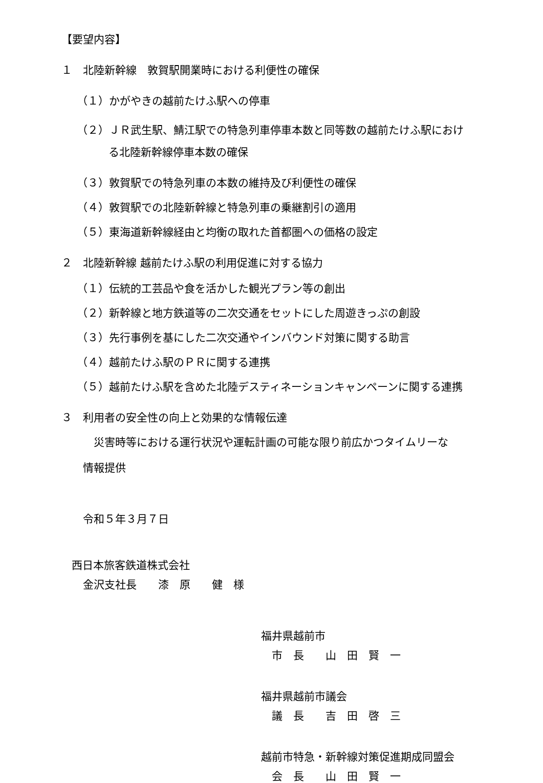【要望内容】
１　北陸新幹線　敦賀駅開業時における利便性の確保
（１）かがやきの越前たけふ駅への停車
（２）ＪＲ武生駅、鯖江駅での特急列車停車本数と同等数の越前たけふ駅におけ
る北陸新幹線停車本数の確保
（３）敦賀駅での特急列車の本数の維持及び利便性の確保
（４）敦賀駅での北陸新幹線と特急列車の乗継割引の適用
（５）東海道新幹線経由と均衡の取れた首都圏への価格の設定
２　北陸新幹線 越前たけふ駅の利用促進に対する協力
（１）伝統的工芸品や食を活かした観光プラン等の創出
（２）新幹線と地方鉄道等の二次交通をセットにした周遊きっぷの創設
（３）先行事例を基にした二次交通やインバウンド対策に関する助言
（４）越前たけふ駅のＰＲに関する連携
（５）越前たけふ駅を含めた北陸デスティネーションキャンペーンに関する連携
３　利用者の安全性の向上と効果的な情報伝達
　災害時等における運行状況や運転計画の可能な限り前広かつタイムリーな
情報提供
令和５年３月７日
西日本旅客鉄道株式会社
金沢支社長　　漆　原　　健　様
福井県越前市
　市　長　　山　田　賢　一
福井県越前市議会
　議　長　　吉　田　啓　三
越前市特急・新幹線対策促進期成同盟会
　会　長　　山　田　賢　一